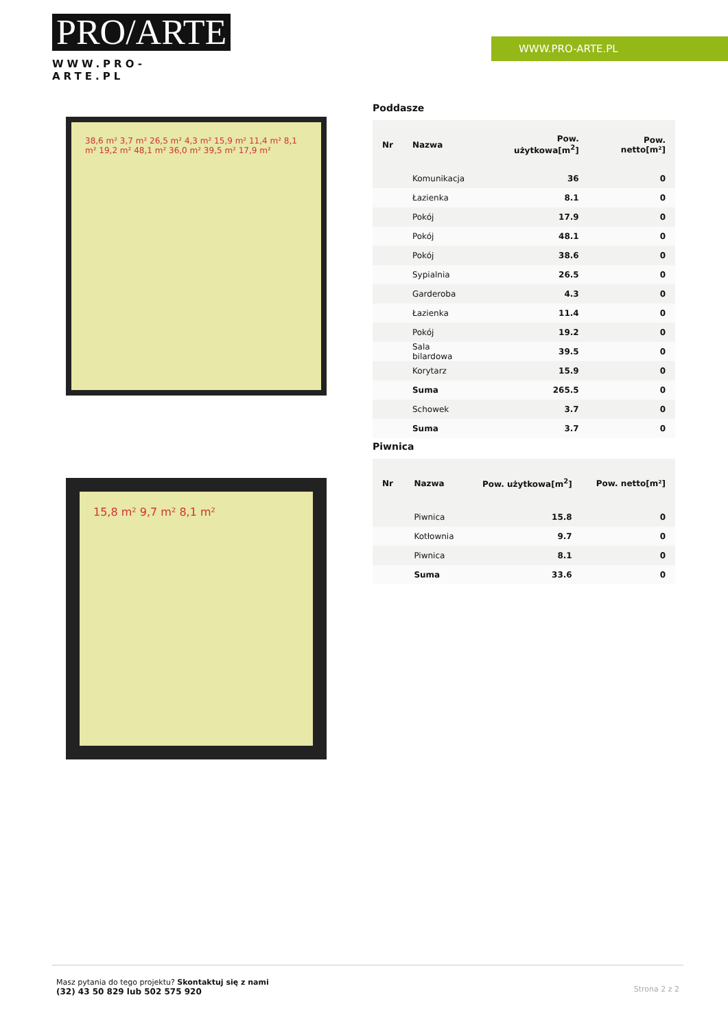PRO/ARTE
WWW.PRO-ARTE.PL
WWW.PRO-ARTE.PL
38,6 m² 3,7 m² 26,5 m² 4,3 m² 15,9 m² 11,4 m² 8,1 m² 19,2 m² 48,1 m² 36,0 m² 39,5 m² 17,9 m²
15,8 m² 9,7 m² 8,1 m²
Poddasze
| Nr | Nazwa | Pow. użytkowa[m<sup>2</sup>] | Pow. netto[m²] |
| --- | --- | --- | --- |
| | Komunikacja | 36 | 0 |
| | Łazienka | 8.1 | 0 |
| | Pokój | 17.9 | 0 |
| | Pokój | 48.1 | 0 |
| | Pokój | 38.6 | 0 |
| | Sypialnia | 26.5 | 0 |
| | Garderoba | 4.3 | 0 |
| | Łazienka | 11.4 | 0 |
| | Pokój | 19.2 | 0 |
| | Sala bilardowa | 39.5 | 0 |
| | Korytarz | 15.9 | 0 |
| | Suma | 265.5 | 0 |
| | Schowek | 3.7 | 0 |
| | Suma | 3.7 | 0 |
Piwnica
| Nr | Nazwa | Pow. użytkowa[m<sup>2</sup>] | Pow. netto[m²] |
| --- | --- | --- | --- |
| | Piwnica | 15.8 | 0 |
| | Kotłownia | 9.7 | 0 |
| | Piwnica | 8.1 | 0 |
| | Suma | 33.6 | 0 |
Masz pytania do tego projektu? Skontaktuj się z nami
(32) 43 50 829 lub 502 575 920
Strona 2 z 2